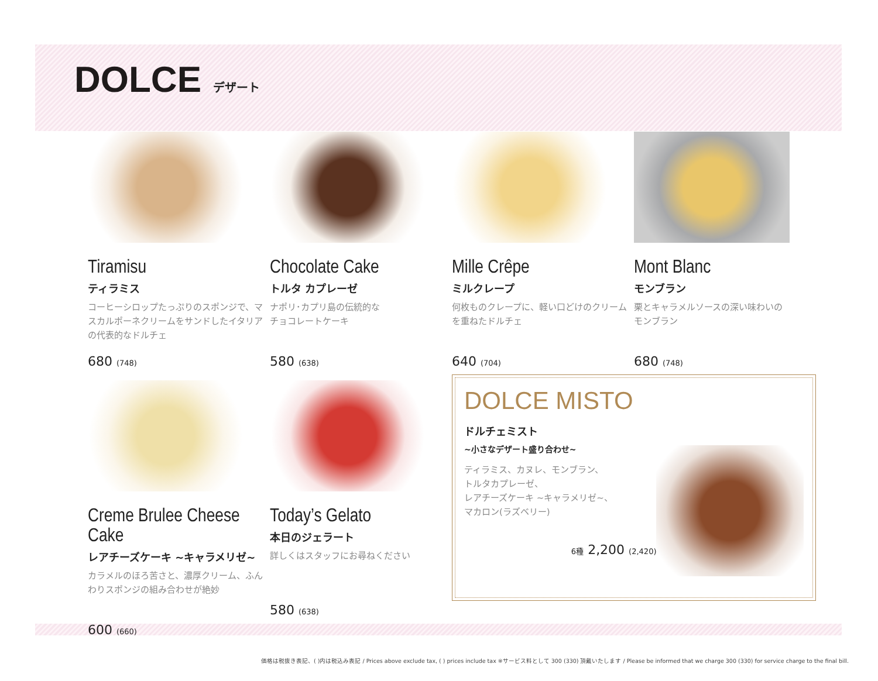DOLCE
デザート
Tiramisu
ティラミス
コーヒーシロップたっぷりのスポンジで、マスカルポーネクリームをサンドしたイタリアの代表的なドルチェ
680 (748)
Chocolate Cake
トルタ カプレーゼ
ナポリ･カプリ島の伝統的な
チョコレートケーキ
580 (638)
Mille Crêpe
ミルクレープ
何枚ものクレープに、軽い口どけのクリームを重ねたドルチェ
640 (704)
Mont Blanc
モンブラン
栗とキャラメルソースの深い味わいの
モンブラン
680 (748)
Creme Brulee Cheese Cake
レアチーズケーキ ~キャラメリゼ~
カラメルのほろ苦さと、濃厚クリーム、ふんわりスポンジの組み合わせが絶妙
600 (660)
Today’s Gelato
本日のジェラート
詳しくはスタッフにお尋ねください
580 (638)
DOLCE MISTO
ドルチェミスト
~小さなデザート盛り合わせ~
ティラミス、カヌレ、モンブラン、
トルタカプレーゼ、
レアチーズケーキ ~キャラメリゼ~、
マカロン(ラズベリー)
6種 2,200 (2,420)
価格は税抜き表記、( )内は税込み表記 / Prices above exclude tax, ( ) prices include tax ※サービス料として 300 (330) 頂戴いたします / Please be informed that we charge 300 (330) for service charge to the final bill.